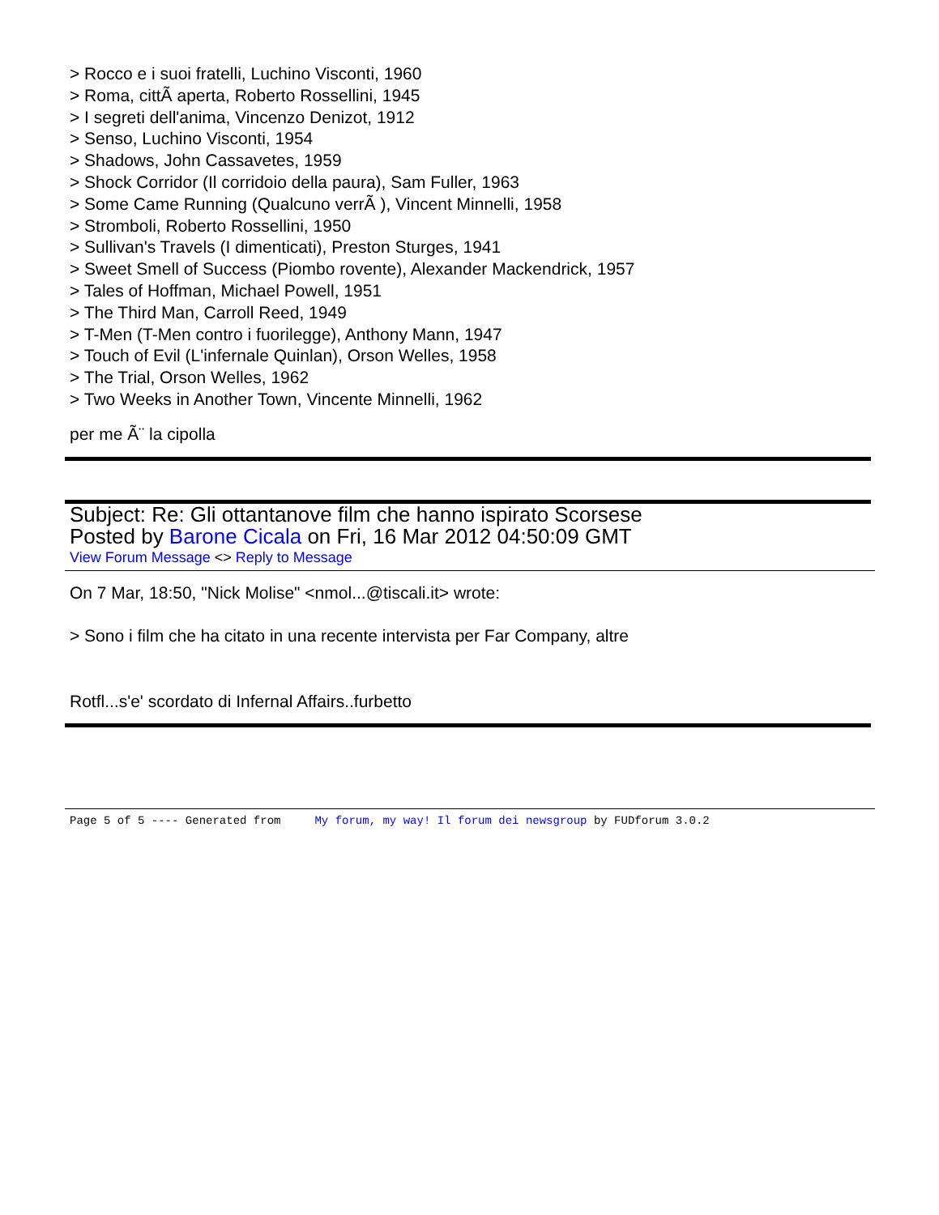> Rocco e i suoi fratelli, Luchino Visconti, 1960
> Roma, cittÃ aperta, Roberto Rossellini, 1945
> I segreti dell'anima, Vincenzo Denizot, 1912
> Senso, Luchino Visconti, 1954
> Shadows, John Cassavetes, 1959
> Shock Corridor (Il corridoio della paura), Sam Fuller, 1963
> Some Came Running (Qualcuno verrÃ ), Vincent Minnelli, 1958
> Stromboli, Roberto Rossellini, 1950
> Sullivan's Travels (I dimenticati), Preston Sturges, 1941
> Sweet Smell of Success (Piombo rovente), Alexander Mackendrick, 1957
> Tales of Hoffman, Michael Powell, 1951
> The Third Man, Carroll Reed, 1949
> T-Men (T-Men contro i fuorilegge), Anthony Mann, 1947
> Touch of Evil (L'infernale Quinlan), Orson Welles, 1958
> The Trial, Orson Welles, 1962
> Two Weeks in Another Town, Vincente Minnelli, 1962
per me Ã¨ la cipolla
Subject: Re: Gli ottantanove film che hanno ispirato Scorsese
Posted by Barone Cicala on Fri, 16 Mar 2012 04:50:09 GMT
View Forum Message <> Reply to Message
On 7 Mar, 18:50, "Nick Molise" <nmol...@tiscali.it> wrote:
> Sono i film che ha citato in una recente intervista per Far Company, altre
Rotfl...s'e' scordato di Infernal Affairs..furbetto
Page 5 of 5 ---- Generated from My forum, my way! Il forum dei newsgroup by FUDforum 3.0.2